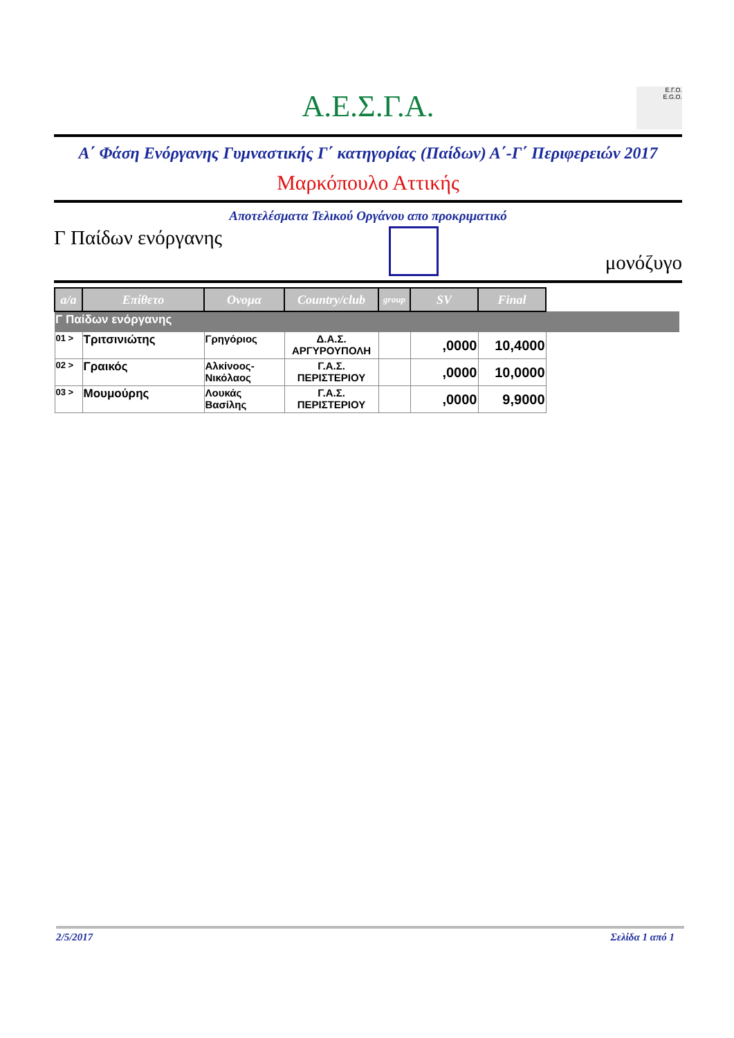Α.Ε.Σ.Γ.Α.
Ε.Γ.Ο.
E.G.O.
Α΄ Φάση Ενόργανης Γυμναστικής Γ΄ κατηγορίας (Παίδων) Α΄-Γ΄ Περιφερειών 2017
Μαρκόπουλο Αττικής
Αποτελέσματα Τελικού Οργάνου απο προκριματικό
Γ Παίδων ενόργανης
μονόζυγο
| a/a | Επίθετο | Ονομα | Country/club | group | SV | Final | |
| --- | --- | --- | --- | --- | --- | --- | --- |
| Γ Παίδων ενόργανης | | | | | | | |
| 01 > | Τριτσινιώτης | Γρηγόριος | Δ.Α.Σ. ΑΡΓΥΡΟΥΠΟΛΗ | | ,0000 | 10,4000 | |
| 02 > | Γραικός | Αλκίνοος-Νικόλαος | Γ.Α.Σ. ΠΕΡΙΣΤΕΡΙΟΥ | | ,0000 | 10,0000 | |
| 03 > | Μουμούρης | Λουκάς Βασίλης | Γ.Α.Σ. ΠΕΡΙΣΤΕΡΙΟΥ | | ,0000 | 9,9000 | |
2/5/2017 Σελίδα 1 από 1